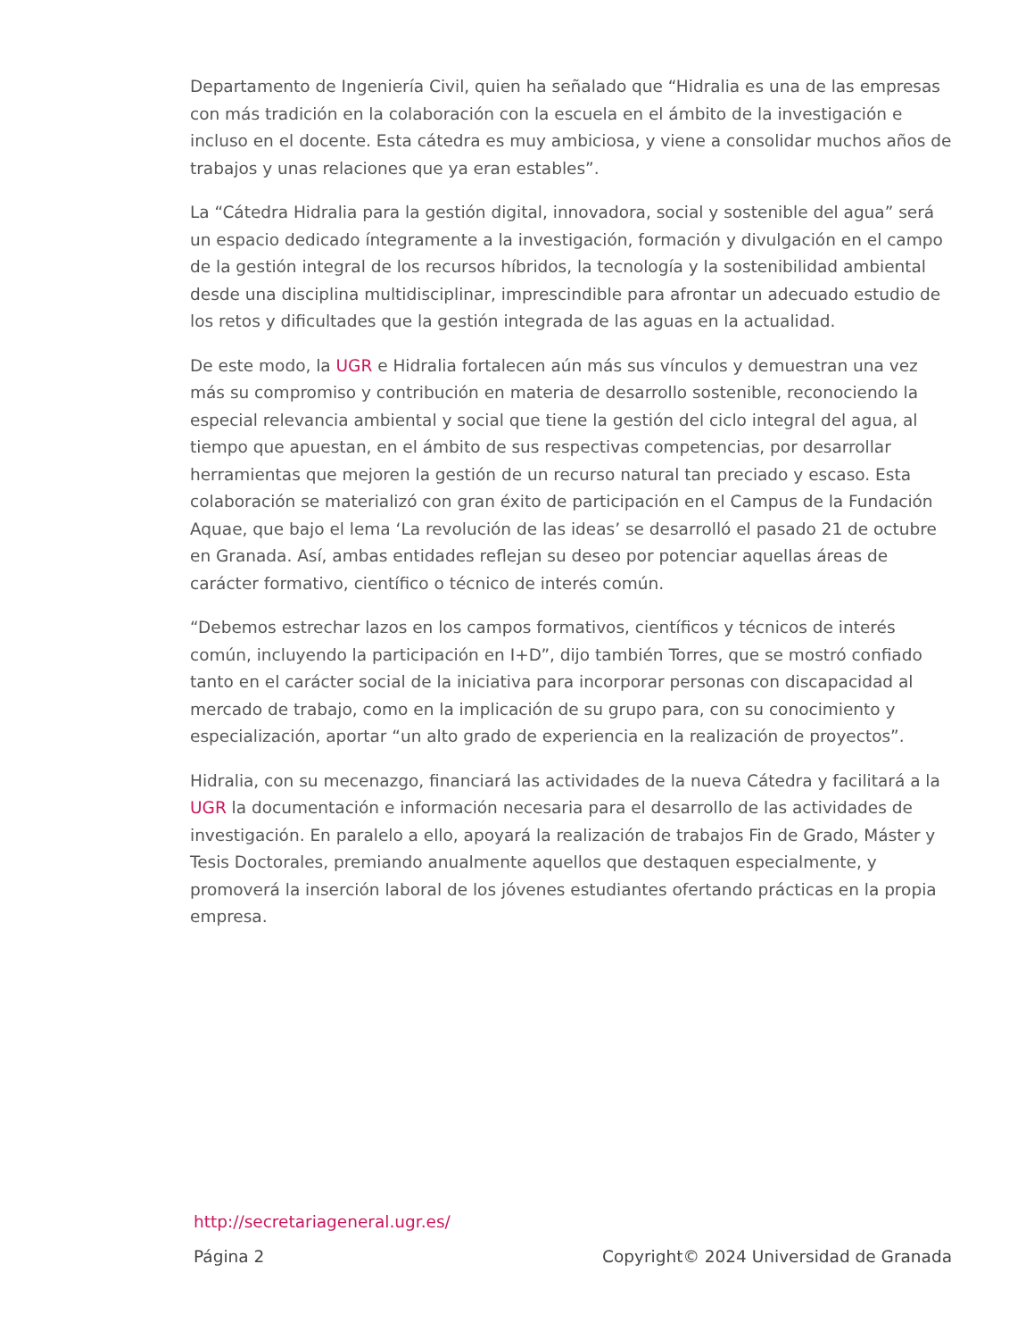Departamento de Ingeniería Civil, quien ha señalado que “Hidralia es una de las empresas con más tradición en la colaboración con la escuela en el ámbito de la investigación e incluso en el docente. Esta cátedra es muy ambiciosa, y viene a consolidar muchos años de trabajos y unas relaciones que ya eran estables”.
La “Cátedra Hidralia para la gestión digital, innovadora, social y sostenible del agua” será un espacio dedicado íntegramente a la investigación, formación y divulgación en el campo de la gestión integral de los recursos híbridos, la tecnología y la sostenibilidad ambiental desde una disciplina multidisciplinar, imprescindible para afrontar un adecuado estudio de los retos y dificultades que la gestión integrada de las aguas en la actualidad.
De este modo, la UGR e Hidralia fortalecen aún más sus vínculos y demuestran una vez más su compromiso y contribución en materia de desarrollo sostenible, reconociendo la especial relevancia ambiental y social que tiene la gestión del ciclo integral del agua, al tiempo que apuestan, en el ámbito de sus respectivas competencias, por desarrollar herramientas que mejoren la gestión de un recurso natural tan preciado y escaso. Esta colaboración se materializó con gran éxito de participación en el Campus de la Fundación Aquae, que bajo el lema ‘La revolución de las ideas’ se desarrolló el pasado 21 de octubre en Granada. Así, ambas entidades reflejan su deseo por potenciar aquellas áreas de carácter formativo, científico o técnico de interés común.
“Debemos estrechar lazos en los campos formativos, científicos y técnicos de interés común, incluyendo la participación en I+D”, dijo también Torres, que se mostró confiado tanto en el carácter social de la iniciativa para incorporar personas con discapacidad al mercado de trabajo, como en la implicación de su grupo para, con su conocimiento y especialización, aportar “un alto grado de experiencia en la realización de proyectos”.
Hidralia, con su mecenazgo, financiará las actividades de la nueva Cátedra y facilitará a la UGR la documentación e información necesaria para el desarrollo de las actividades de investigación. En paralelo a ello, apoyará la realización de trabajos Fin de Grado, Máster y Tesis Doctorales, premiando anualmente aquellos que destaquen especialmente, y promoverá la inserción laboral de los jóvenes estudiantes ofertando prácticas en la propia empresa.
http://secretariageneral.ugr.es/
Página 2 Copyright© 2024 Universidad de Granada